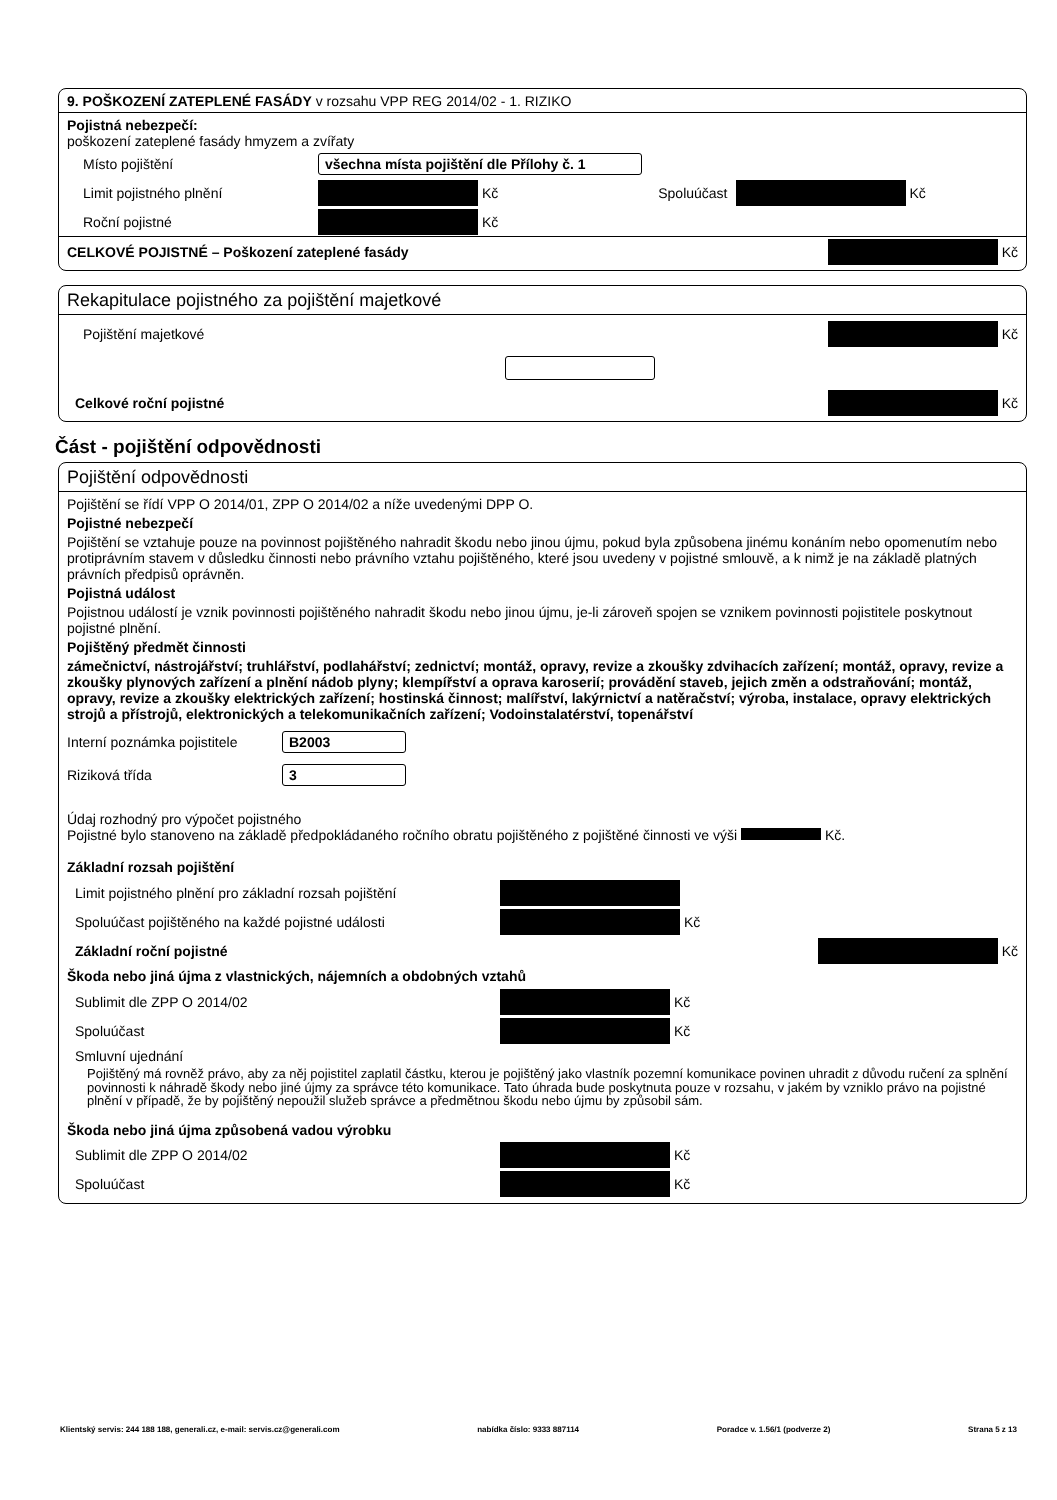9. POŠKOZENÍ ZATEPLENÉ FASÁDY v rozsahu VPP REG 2014/02 - 1. RIZIKO
Pojistná nebezpečí:
poškození zateplené fasády hmyzem a zvířaty
Místo pojištění všechna místa pojištění dle Přílohy č. 1
Limit pojistného plnění Kč Spoluúčast Kč
Roční pojistné Kč
CELKOVÉ POJISTNÉ – Poškození zateplené fasády Kč
Rekapitulace pojistného za pojištění majetkové
Pojištění majetkové Kč
Celkové roční pojistné Kč
Část - pojištění odpovědnosti
Pojištění odpovědnosti
Pojištění se řídí VPP O 2014/01, ZPP O 2014/02 a níže uvedenými DPP O.
Pojistné nebezpečí
Pojištění se vztahuje pouze na povinnost pojištěného nahradit škodu nebo jinou újmu, pokud byla způsobena jinému konáním nebo opomenutím nebo protiprávním stavem v důsledku činnosti nebo právního vztahu pojištěného, které jsou uvedeny v pojistné smlouvě, a k nimž je na základě platných právních předpisů oprávněn.
Pojistná událost
Pojistnou událostí je vznik povinnosti pojištěného nahradit škodu nebo jinou újmu, je-li zároveň spojen se vznikem povinnosti pojistitele poskytnout pojistné plnění.
Pojištěný předmět činnosti
zámečnictví, nástrojářství; truhlářství, podlahářství; zednictví; montáž, opravy, revize a zkoušky zdvihacích zařízení; montáž, opravy, revize a zkoušky plynových zařízení a plnění nádob plyny; klempířství a oprava karoserií; provádění staveb, jejich změn a odstraňování; montáž, opravy, revize a zkoušky elektrických zařízení; hostinská činnost; malířství, lakýrnictví a natěračství; výroba, instalace, opravy elektrických strojů a přístrojů, elektronických a telekomunikačních zařízení; Vodoinstalatérství, topenářství
Interní poznámka pojistitele B2003
Riziková třída 3
Údaj rozhodný pro výpočet pojistného
Pojistné bylo stanoveno na základě předpokládaného ročního obratu pojištěného z pojištěné činnosti ve výši Kč.
Základní rozsah pojištění
Limit pojistného plnění pro základní rozsah pojištění
Spoluúčast pojištěného na každé pojistné události Kč
Základní roční pojistné Kč
Škoda nebo jiná újma z vlastnických, nájemních a obdobných vztahů
Sublimit dle ZPP O 2014/02 Kč
Spoluúčast Kč
Smluvní ujednání
Pojištěný má rovněž právo, aby za něj pojistitel zaplatil částku, kterou je pojištěný jako vlastník pozemní komunikace povinen uhradit z důvodu ručení za splnění povinnosti k náhradě škody nebo jiné újmy za správce této komunikace. Tato úhrada bude poskytnuta pouze v rozsahu, v jakém by vzniklo právo na pojistné plnění v případě, že by pojištěný nepoužil služeb správce a předmětnou škodu nebo újmu by způsobil sám.
Škoda nebo jiná újma způsobená vadou výrobku
Sublimit dle ZPP O 2014/02 Kč
Spoluúčast Kč
Klientský servis: 244 188 188, generali.cz, e-mail: servis.cz@generali.com nabídka číslo: 9333 887114 Poradce v. 1.56/1 (podverze 2) Strana 5 z 13